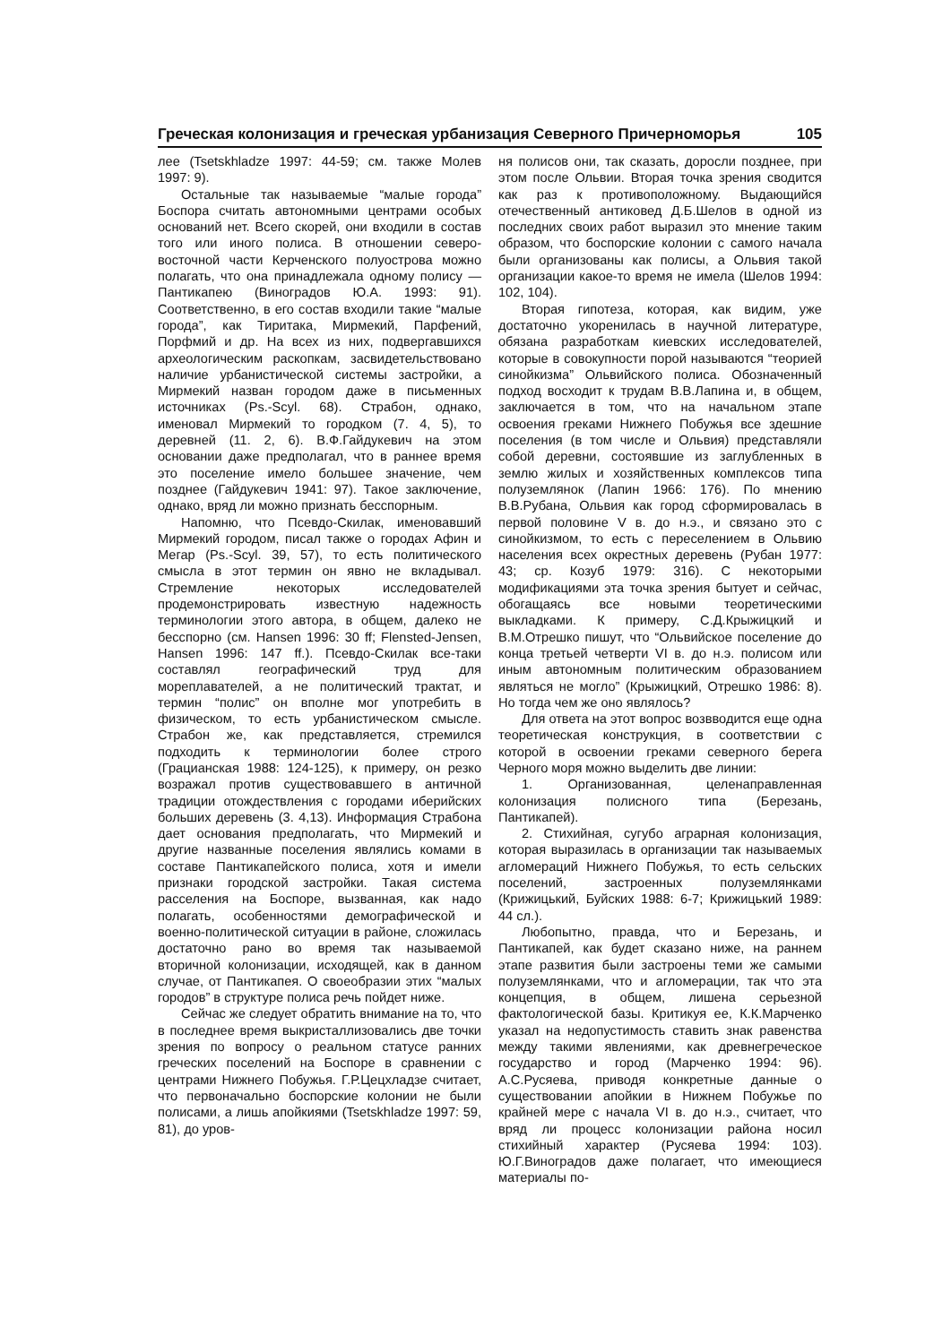Греческая колонизация и греческая урбанизация Северного Причерноморья 105
лее (Tsetskhladze 1997: 44-59; см. также Молев 1997: 9).
Остальные так называемые “малые города” Боспора считать автономными центрами особых оснований нет. Всего скорей, они входили в состав того или иного полиса. В отношении северо-восточной части Керченского полуострова можно полагать, что она принадлежала одному полису — Пантикапею (Виноградов Ю.А. 1993: 91). Соответственно, в его состав входили такие “малые города”, как Тиритака, Мирмекий, Парфений, Порфмий и др. На всех из них, подвергавшихся археологическим раскопкам, засвидетельствовано наличие урбанистической системы застройки, а Мирмекий назван городом даже в письменных источниках (Ps.-Scyl. 68). Страбон, однако, именовал Мирмекий то городком (7. 4, 5), то деревней (11. 2, 6). В.Ф.Гайдукевич на этом основании даже предполагал, что в раннее время это поселение имело большее значение, чем позднее (Гайдукевич 1941: 97). Такое заключение, однако, вряд ли можно признать бесспорным.
Напомню, что Псевдо-Скилак, именовавший Мирмекий городом, писал также о городах Афин и Мегар (Ps.-Scyl. 39, 57), то есть политического смысла в этот термин он явно не вкладывал. Стремление некоторых исследователей продемонстрировать известную надежность терминологии этого автора, в общем, далеко не бесспорно (см. Hansen 1996: 30 ff; Flensted-Jensen, Hansen 1996: 147 ff.). Псевдо-Скилак все-таки составлял географический труд для мореплавателей, а не политический трактат, и термин “полис” он вполне мог употребить в физическом, то есть урбанистическом смысле. Страбон же, как представляется, стремился подходить к терминологии более строго (Грацианская 1988: 124-125), к примеру, он резко возражал против существовавшего в античной традиции отождествления с городами иберийских больших деревень (3. 4,13). Информация Страбона дает основания предполагать, что Мирмекий и другие названные поселения являлись комами в составе Пантикапейского полиса, хотя и имели признаки городской застройки. Такая система расселения на Боспоре, вызванная, как надо полагать, особенностями демографической и военно-политической ситуации в районе, сложилась достаточно рано во время так называемой вторичной колонизации, исходящей, как в данном случае, от Пантикапея. О своеобразии этих “малых городов” в структуре полиса речь пойдет ниже.
Сейчас же следует обратить внимание на то, что в последнее время выкристаллизовались две точки зрения по вопросу о реальном статусе ранних греческих поселений на Боспоре в сравнении с центрами Нижнего Побужья. Г.Р.Цецхладзе считает, что первоначально боспорские колонии не были полисами, а лишь апойкиями (Tsetskhladze 1997: 59, 81), до уров-
ня полисов они, так сказать, доросли позднее, при этом после Ольвии. Вторая точка зрения сводится как раз к противоположному. Выдающийся отечественный антиковед Д.Б.Шелов в одной из последних своих работ выразил это мнение таким образом, что боспорские колонии с самого начала были организованы как полисы, а Ольвия такой организации какое-то время не имела (Шелов 1994: 102, 104).
Вторая гипотеза, которая, как видим, уже достаточно укоренилась в научной литературе, обязана разработкам киевских исследователей, которые в совокупности порой называются “теорией синойкизма” Ольвийского полиса. Обозначенный подход восходит к трудам В.В.Лапина и, в общем, заключается в том, что на начальном этапе освоения греками Нижнего Побужья все здешние поселения (в том числе и Ольвия) представляли собой деревни, состоявшие из заглубленных в землю жилых и хозяйственных комплексов типа полуземлянок (Лапин 1966: 176). По мнению В.В.Рубана, Ольвия как город сформировалась в первой половине V в. до н.э., и связано это с синойкизмом, то есть с переселением в Ольвию населения всех окрестных деревень (Рубан 1977: 43; ср. Козуб 1979: 316). С некоторыми модификациями эта точка зрения бытует и сейчас, обогащаясь все новыми теоретическими выкладками. К примеру, С.Д.Крыжицкий и В.М.Отрешко пишут, что “Ольвийское поселение до конца третьей четверти VI в. до н.э. полисом или иным автономным политическим образованием являться не могло” (Крыжицкий, Отрешко 1986: 8). Но тогда чем же оно являлось?
Для ответа на этот вопрос возвводится еще одна теоретическая конструкция, в соответствии с которой в освоении греками северного берега Черного моря можно выделить две линии:
1. Организованная, целенаправленная колонизация полисного типа (Березань, Пантикапей).
2. Стихийная, сугубо аграрная колонизация, которая выразилась в организации так называемых агломераций Нижнего Побужья, то есть сельских поселений, застроенных полуземлянками (Крижицький, Буйских 1988: 6-7; Крижицький 1989: 44 сл.).
Любопытно, правда, что и Березань, и Пантикапей, как будет сказано ниже, на раннем этапе развития были застроены теми же самыми полуземлянками, что и агломерации, так что эта концепция, в общем, лишена серьезной фактологической базы. Критикуя ее, К.К.Марченко указал на недопустимость ставить знак равенства между такими явлениями, как древнегреческое государство и город (Марченко 1994: 96). А.С.Русяева, приводя конкретные данные о существовании апойкии в Нижнем Побужье по крайней мере с начала VI в. до н.э., считает, что вряд ли процесс колонизации района носил стихийный характер (Русяева 1994: 103). Ю.Г.Виноградов даже полагает, что имеющиеся материалы по-